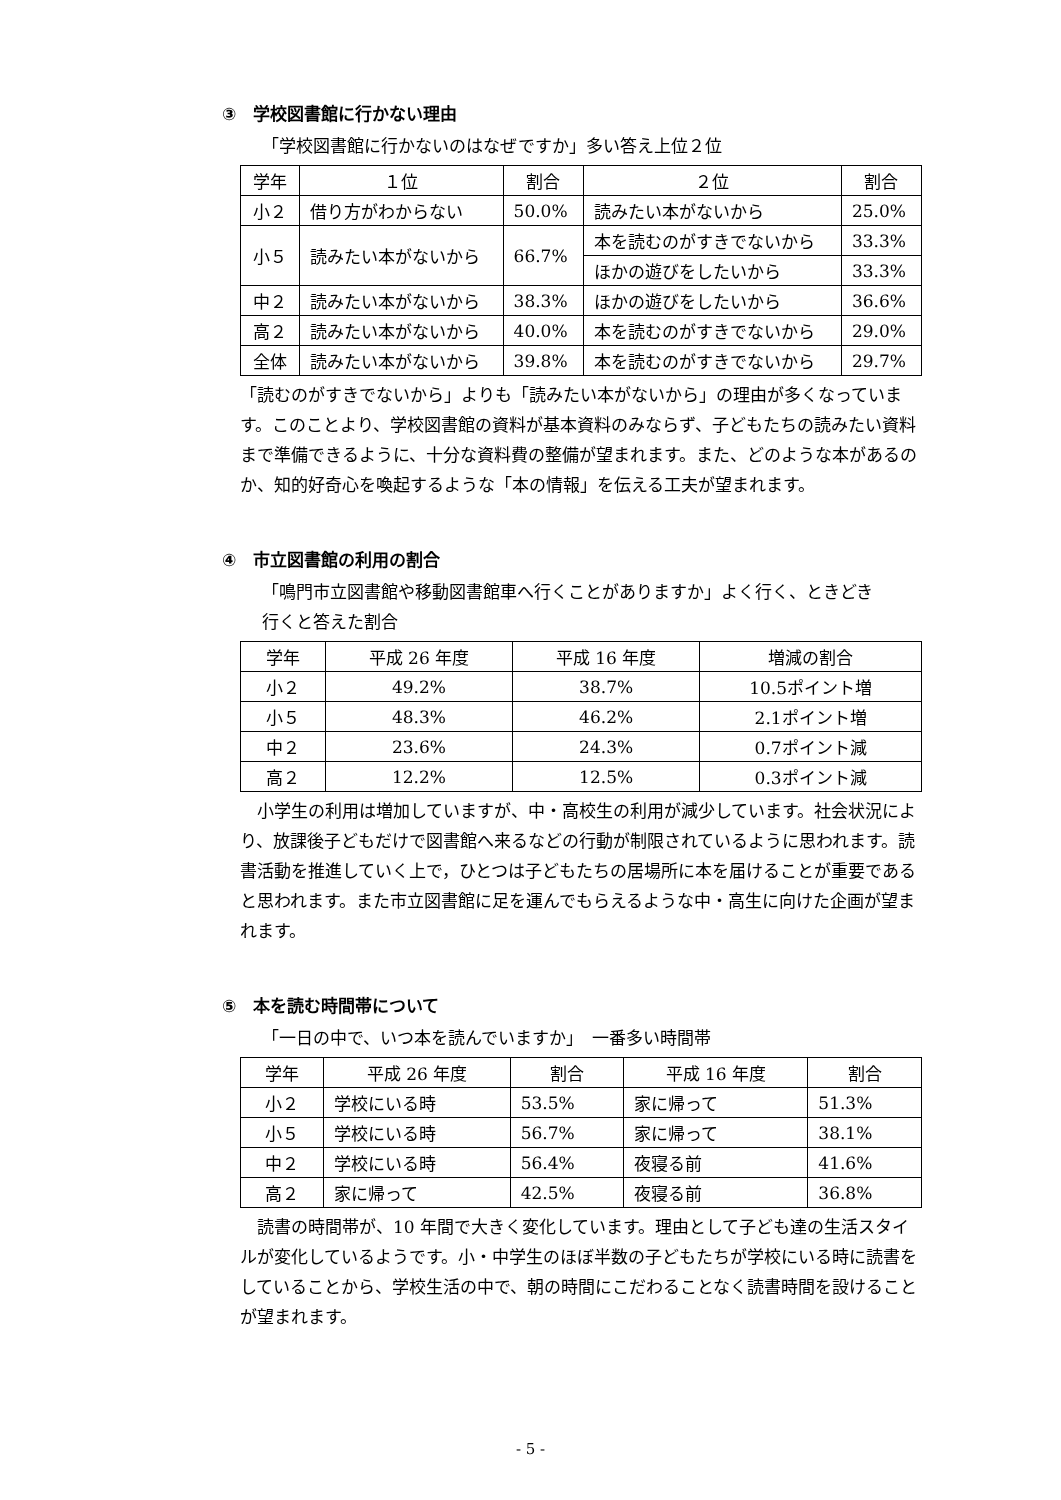③　学校図書館に行かない理由
「学校図書館に行かないのはなぜですか」多い答え上位２位
| 学年 | １位 | 割合 | ２位 | 割合 |
| --- | --- | --- | --- | --- |
| 小２ | 借り方がわからない | 50.0% | 読みたい本がないから | 25.0% |
| 小５ | 読みたい本がないから | 66.7% | 本を読むのがすきでないから | 33.3% |
| | | | ほかの遊びをしたいから | 33.3% |
| 中２ | 読みたい本がないから | 38.3% | ほかの遊びをしたいから | 36.6% |
| 高２ | 読みたい本がないから | 40.0% | 本を読むのがすきでないから | 29.0% |
| 全体 | 読みたい本がないから | 39.8% | 本を読むのがすきでないから | 29.7% |
「読むのがすきでないから」よりも「読みたい本がないから」の理由が多くなっています。このことより、学校図書館の資料が基本資料のみならず、子どもたちの読みたい資料まで準備できるように、十分な資料費の整備が望まれます。また、どのような本があるのか、知的好奇心を喚起するような「本の情報」を伝える工夫が望まれます。
④　市立図書館の利用の割合
「鳴門市立図書館や移動図書館車へ行くことがありますか」よく行く、ときどき
行くと答えた割合
| 学年 | 平成 26 年度 | 平成 16 年度 | 増減の割合 |
| --- | --- | --- | --- |
| 小２ | 49.2% | 38.7% | 10.5ポイント増 |
| 小５ | 48.3% | 46.2% | 2.1ポイント増 |
| 中２ | 23.6% | 24.3% | 0.7ポイント減 |
| 高２ | 12.2% | 12.5% | 0.3ポイント減 |
　小学生の利用は増加していますが、中・高校生の利用が減少しています。社会状況により、放課後子どもだけで図書館へ来るなどの行動が制限されているように思われます。読書活動を推進していく上で，ひとつは子どもたちの居場所に本を届けることが重要であると思われます。また市立図書館に足を運んでもらえるような中・高生に向けた企画が望まれます。
⑤　本を読む時間帯について
「一日の中で、いつ本を読んでいますか」　一番多い時間帯
| 学年 | 平成 26 年度 | 割合 | 平成 16 年度 | 割合 |
| --- | --- | --- | --- | --- |
| 小２ | 学校にいる時 | 53.5% | 家に帰って | 51.3% |
| 小５ | 学校にいる時 | 56.7% | 家に帰って | 38.1% |
| 中２ | 学校にいる時 | 56.4% | 夜寝る前 | 41.6% |
| 高２ | 家に帰って | 42.5% | 夜寝る前 | 36.8% |
　読書の時間帯が、10 年間で大きく変化しています。理由として子ども達の生活スタイルが変化しているようです。小・中学生のほぼ半数の子どもたちが学校にいる時に読書をしていることから、学校生活の中で、朝の時間にこだわることなく読書時間を設けることが望まれます。
- 5 -